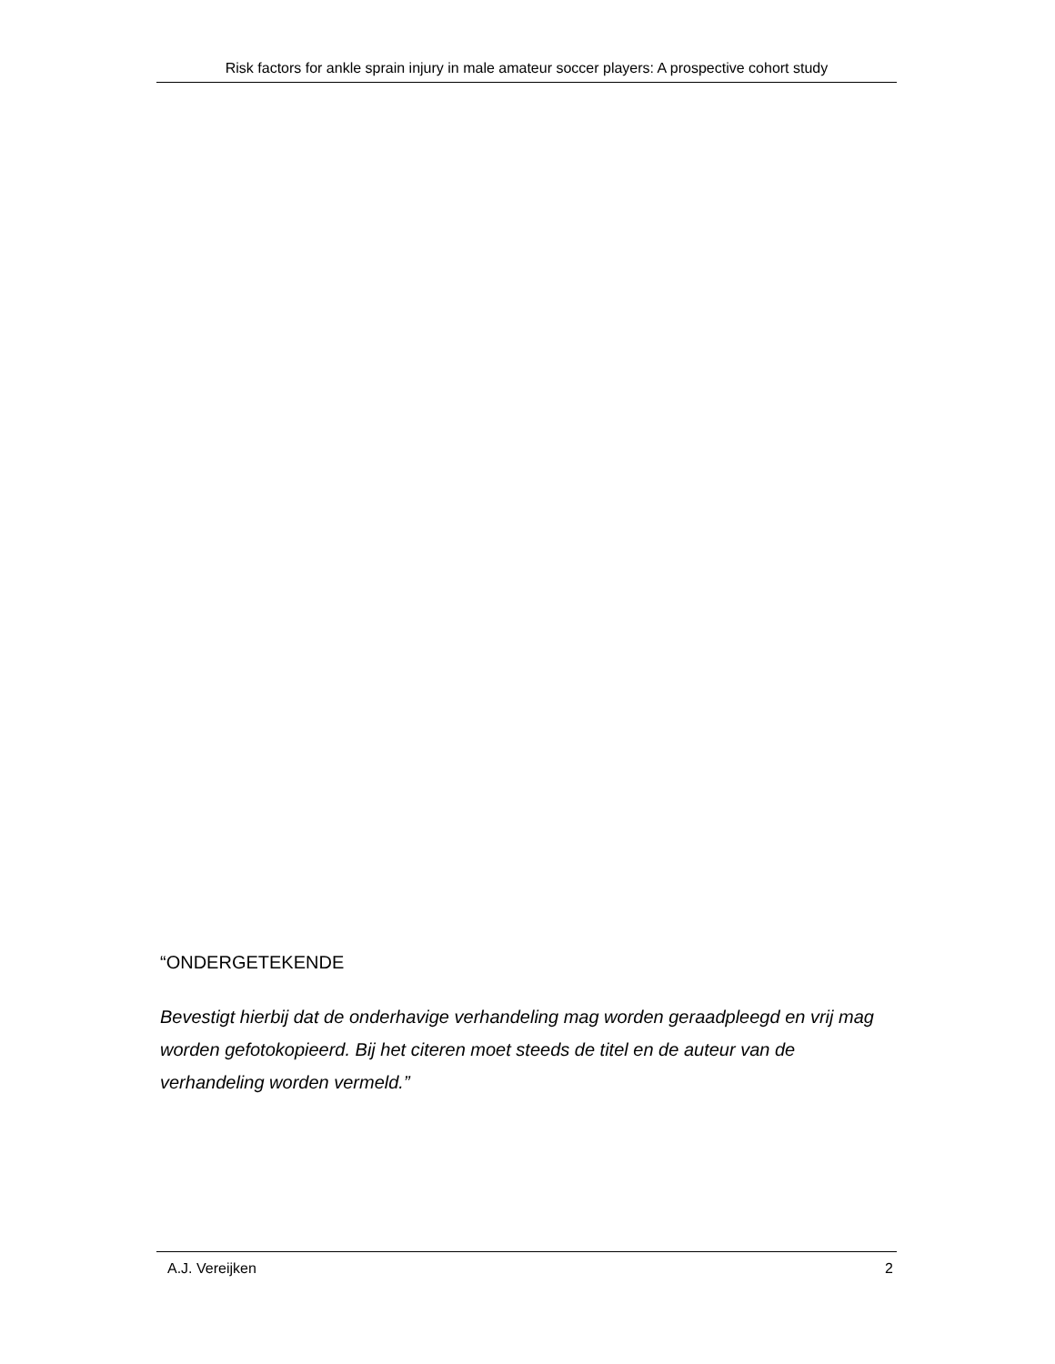Risk factors for ankle sprain injury in male amateur soccer players: A prospective cohort study
“ONDERGETEKENDE
Bevestigt hierbij dat de onderhavige verhandeling mag worden geraadpleegd en vrij mag worden gefotokopieerd. Bij het citeren moet steeds de titel en de auteur van de verhandeling worden vermeld.”
A.J. Vereijken 2